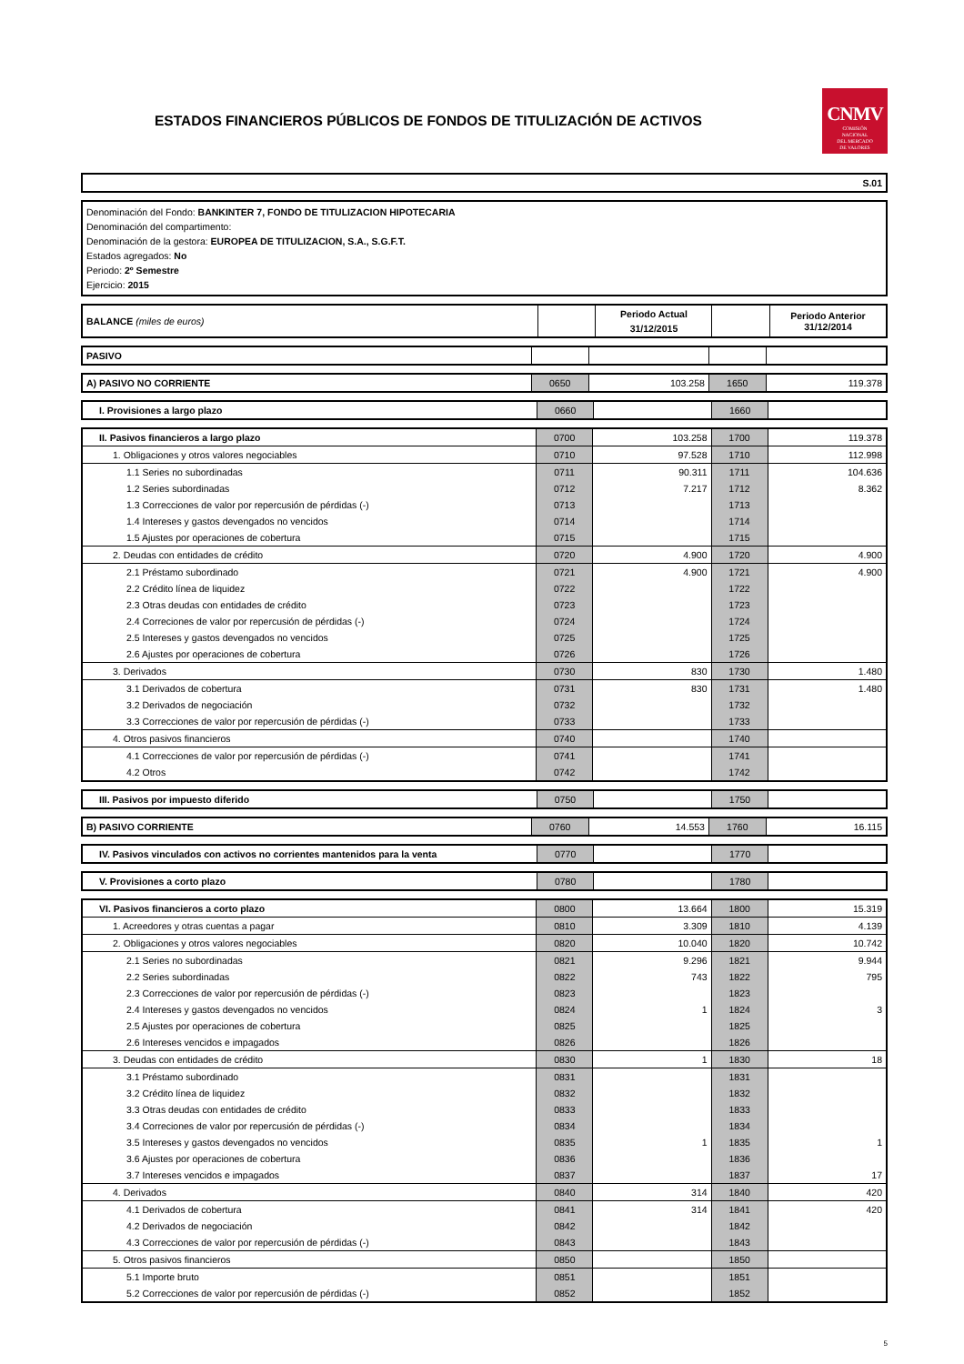ESTADOS FINANCIEROS PÚBLICOS DE FONDOS DE TITULIZACIÓN DE ACTIVOS
CNMV
COMISIÓN
NACIONAL
DEL MERCADO
DE VALORES
S.01
Denominación del Fondo: BANKINTER 7, FONDO DE TITULIZACION HIPOTECARIA
Denominación del compartimento:
Denominación de la gestora: EUROPEA DE TITULIZACION, S.A., S.G.F.T.
Estados agregados: No
Periodo: 2º Semestre
Ejercicio: 2015
| BALANCE (miles de euros) | | Periodo Actual 31/12/2015 | | Periodo Anterior 31/12/2014 |
| PASIVO | | | | |
| A) PASIVO NO CORRIENTE | 0650 | 103.258 | 1650 | 119.378 |
| I. Provisiones a largo plazo | 0660 | | 1660 | |
| II. Pasivos financieros a largo plazo | 0700 | 103.258 | 1700 | 119.378 |
| 1. Obligaciones y otros valores negociables | 0710 | 97.528 | 1710 | 112.998 |
| 1.1 Series no subordinadas | 0711 | 90.311 | 1711 | 104.636 |
| 1.2 Series subordinadas | 0712 | 7.217 | 1712 | 8.362 |
| 1.3 Correcciones de valor por repercusión de pérdidas (-) | 0713 | | 1713 | |
| 1.4 Intereses y gastos devengados no vencidos | 0714 | | 1714 | |
| 1.5 Ajustes por operaciones de cobertura | 0715 | | 1715 | |
| 2. Deudas con entidades de crédito | 0720 | 4.900 | 1720 | 4.900 |
| 2.1 Préstamo subordinado | 0721 | 4.900 | 1721 | 4.900 |
| 2.2 Crédito línea de liquidez | 0722 | | 1722 | |
| 2.3 Otras deudas con entidades de crédito | 0723 | | 1723 | |
| 2.4 Correciones de valor por repercusión de pérdidas (-) | 0724 | | 1724 | |
| 2.5 Intereses y gastos devengados no vencidos | 0725 | | 1725 | |
| 2.6 Ajustes por operaciones de cobertura | 0726 | | 1726 | |
| 3. Derivados | 0730 | 830 | 1730 | 1.480 |
| 3.1 Derivados de cobertura | 0731 | 830 | 1731 | 1.480 |
| 3.2 Derivados de negociación | 0732 | | 1732 | |
| 3.3 Correcciones de valor por repercusión de pérdidas (-) | 0733 | | 1733 | |
| 4. Otros pasivos financieros | 0740 | | 1740 | |
| 4.1 Correcciones de valor por repercusión de pérdidas (-) | 0741 | | 1741 | |
| 4.2 Otros | 0742 | | 1742 | |
| III. Pasivos por impuesto diferido | 0750 | | 1750 | |
| B) PASIVO CORRIENTE | 0760 | 14.553 | 1760 | 16.115 |
| IV. Pasivos vinculados con activos no corrientes mantenidos para la venta | 0770 | | 1770 | |
| V. Provisiones a corto plazo | 0780 | | 1780 | |
| VI. Pasivos financieros a corto plazo | 0800 | 13.664 | 1800 | 15.319 |
| 1. Acreedores y otras cuentas a pagar | 0810 | 3.309 | 1810 | 4.139 |
| 2. Obligaciones y otros valores negociables | 0820 | 10.040 | 1820 | 10.742 |
| 2.1 Series no subordinadas | 0821 | 9.296 | 1821 | 9.944 |
| 2.2 Series subordinadas | 0822 | 743 | 1822 | 795 |
| 2.3 Correcciones de valor por repercusión de pérdidas (-) | 0823 | | 1823 | |
| 2.4 Intereses y gastos devengados no vencidos | 0824 | 1 | 1824 | 3 |
| 2.5 Ajustes por operaciones de cobertura | 0825 | | 1825 | |
| 2.6 Intereses vencidos e impagados | 0826 | | 1826 | |
| 3. Deudas con entidades de crédito | 0830 | 1 | 1830 | 18 |
| 3.1 Préstamo subordinado | 0831 | | 1831 | |
| 3.2 Crédito línea de liquidez | 0832 | | 1832 | |
| 3.3 Otras deudas con entidades de crédito | 0833 | | 1833 | |
| 3.4 Correciones de valor por repercusión de pérdidas (-) | 0834 | | 1834 | |
| 3.5 Intereses y gastos devengados no vencidos | 0835 | 1 | 1835 | 1 |
| 3.6 Ajustes por operaciones de cobertura | 0836 | | 1836 | |
| 3.7 Intereses vencidos e impagados | 0837 | | 1837 | 17 |
| 4. Derivados | 0840 | 314 | 1840 | 420 |
| 4.1 Derivados de cobertura | 0841 | 314 | 1841 | 420 |
| 4.2 Derivados de negociación | 0842 | | 1842 | |
| 4.3 Correcciones de valor por repercusión de pérdidas (-) | 0843 | | 1843 | |
| 5. Otros pasivos financieros | 0850 | | 1850 | |
| 5.1 Importe bruto | 0851 | | 1851 | |
| 5.2 Correcciones de valor por repercusión de pérdidas (-) | 0852 | | 1852 | |
5